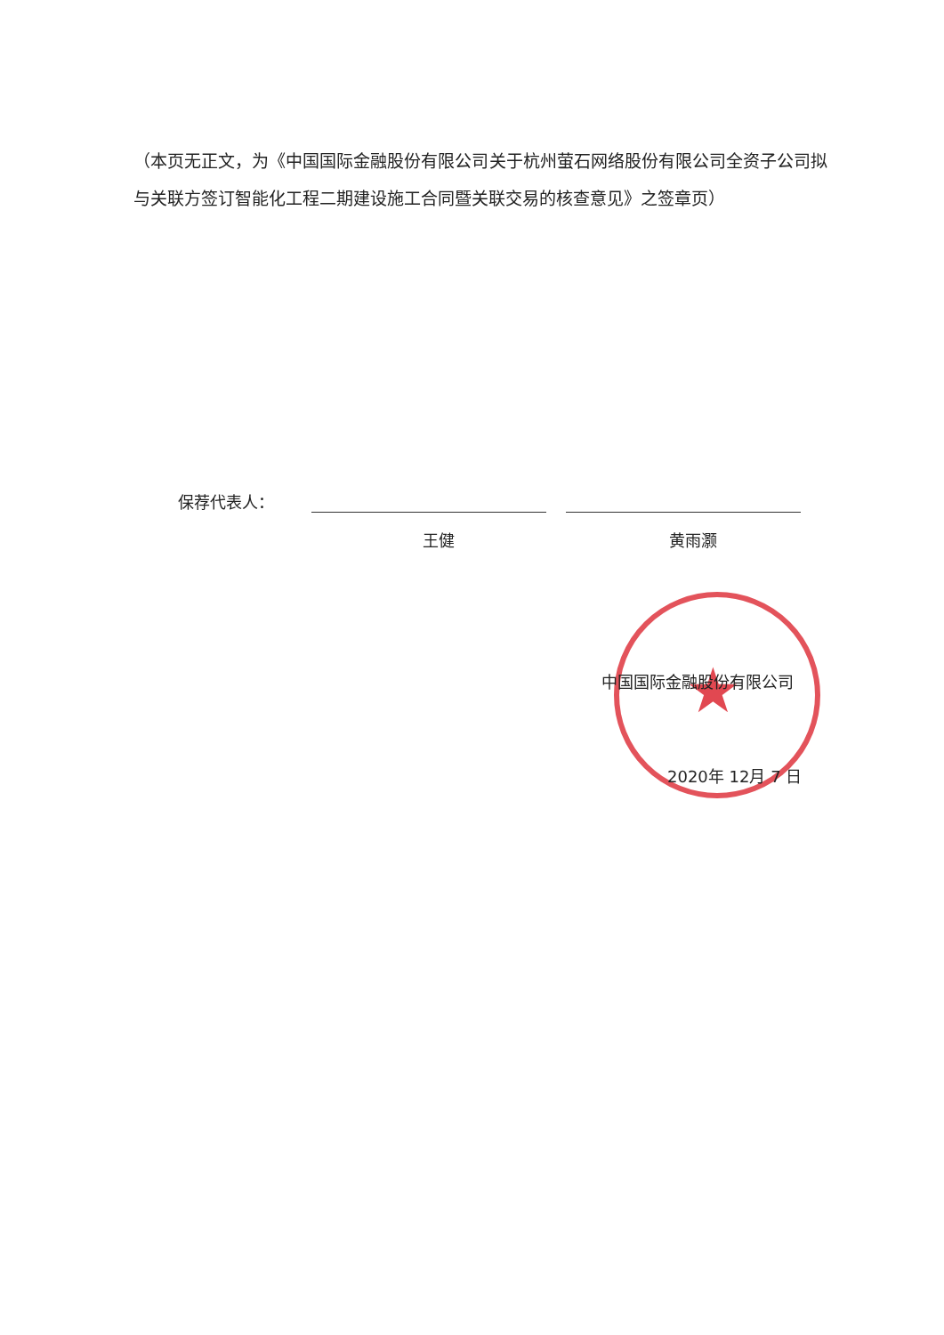（本页无正文，为《中国国际金融股份有限公司关于杭州萤石网络股份有限公司全资子公司拟与关联方签订智能化工程二期建设施工合同暨关联交易的核查意见》之签章页）
保荐代表人：
王健 黄雨灏
★
中国国际金融股份有限公司
2020年 12月 7 日